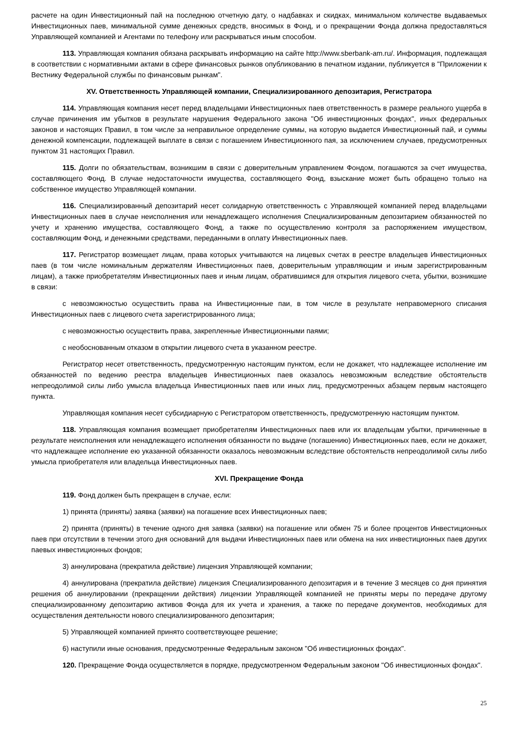расчете на один Инвестиционный пай на последнюю отчетную дату, о надбавках и скидках, минимальном количестве выдаваемых Инвестиционных паев, минимальной сумме денежных средств, вносимых в Фонд, и о прекращении Фонда должна предоставляться Управляющей компанией и Агентами по телефону или раскрываться иным способом.
113. Управляющая компания обязана раскрывать информацию на сайте http://www.sberbank-am.ru/. Информация, подлежащая в соответствии с нормативными актами в сфере финансовых рынков опубликованию в печатном издании, публикуется в "Приложении к Вестнику Федеральной службы по финансовым рынкам".
XV. Ответственность Управляющей компании, Специализированного депозитария, Регистратора
114. Управляющая компания несет перед владельцами Инвестиционных паев ответственность в размере реального ущерба в случае причинения им убытков в результате нарушения Федерального закона "Об инвестиционных фондах", иных федеральных законов и настоящих Правил, в том числе за неправильное определение суммы, на которую выдается Инвестиционный пай, и суммы денежной компенсации, подлежащей выплате в связи с погашением Инвестиционного пая, за исключением случаев, предусмотренных пунктом 31 настоящих Правил.
115. Долги по обязательствам, возникшим в связи с доверительным управлением Фондом, погашаются за счет имущества, составляющего Фонд. В случае недостаточности имущества, составляющего Фонд, взыскание может быть обращено только на собственное имущество Управляющей компании.
116. Специализированный депозитарий несет солидарную ответственность с Управляющей компанией перед владельцами Инвестиционных паев в случае неисполнения или ненадлежащего исполнения Специализированным депозитарием обязанностей по учету и хранению имущества, составляющего Фонд, а также по осуществлению контроля за распоряжением имуществом, составляющим Фонд, и денежными средствами, переданными в оплату Инвестиционных паев.
117. Регистратор возмещает лицам, права которых учитываются на лицевых счетах в реестре владельцев Инвестиционных паев (в том числе номинальным держателям Инвестиционных паев, доверительным управляющим и иным зарегистрированным лицам), а также приобретателям Инвестиционных паев и иным лицам, обратившимся для открытия лицевого счета, убытки, возникшие в связи:
с невозможностью осуществить права на Инвестиционные паи, в том числе в результате неправомерного списания Инвестиционных паев с лицевого счета зарегистрированного лица;
с невозможностью осуществить права, закрепленные Инвестиционными паями;
с необоснованным отказом в открытии лицевого счета в указанном реестре.
Регистратор несет ответственность, предусмотренную настоящим пунктом, если не докажет, что надлежащее исполнение им обязанностей по ведению реестра владельцев Инвестиционных паев оказалось невозможным вследствие обстоятельств непреодолимой силы либо умысла владельца Инвестиционных паев или иных лиц, предусмотренных абзацем первым настоящего пункта.
Управляющая компания несет субсидиарную с Регистратором ответственность, предусмотренную настоящим пунктом.
118. Управляющая компания возмещает приобретателям Инвестиционных паев или их владельцам убытки, причиненные в результате неисполнения или ненадлежащего исполнения обязанности по выдаче (погашению) Инвестиционных паев, если не докажет, что надлежащее исполнение ею указанной обязанности оказалось невозможным вследствие обстоятельств непреодолимой силы либо умысла приобретателя или владельца Инвестиционных паев.
XVI. Прекращение Фонда
119. Фонд должен быть прекращен в случае, если:
1) принята (приняты) заявка (заявки) на погашение всех Инвестиционных паев;
2) принята (приняты) в течение одного дня заявка (заявки) на погашение или обмен 75 и более процентов Инвестиционных паев при отсутствии в течении этого дня оснований для выдачи Инвестиционных паев или обмена на них инвестиционных паев других паевых инвестиционных фондов;
3) аннулирована (прекратила действие) лицензия Управляющей компании;
4) аннулирована (прекратила действие) лицензия Специализированного депозитария и в течение 3 месяцев со дня принятия решения об аннулировании (прекращении действия) лицензии Управляющей компанией не приняты меры по передаче другому специализированному депозитарию активов Фонда для их учета и хранения, а также по передаче документов, необходимых для осуществления деятельности нового специализированного депозитария;
5) Управляющей компанией принято соответствующее решение;
6) наступили иные основания, предусмотренные Федеральным законом "Об инвестиционных фондах".
120. Прекращение Фонда осуществляется в порядке, предусмотренном Федеральным законом "Об инвестиционных фондах".
25